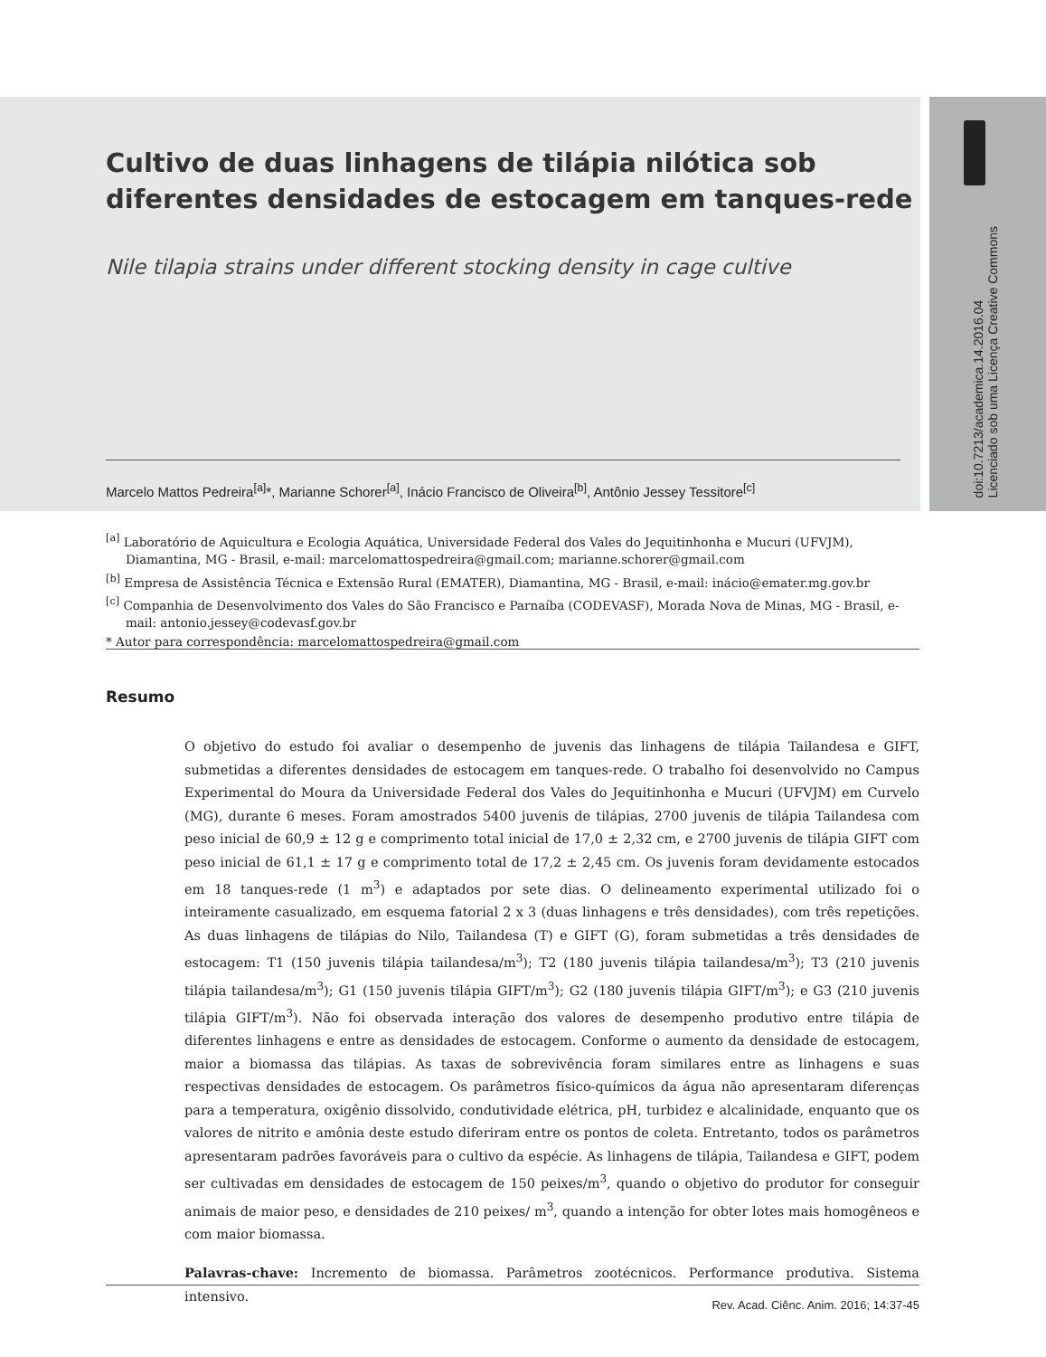doi:10.7213/academica.14.2016.04
Licenciado sob uma Licença Creative Commons
Cultivo de duas linhagens de tilápia nilótica sob diferentes densidades de estocagem em tanques-rede
Nile tilapia strains under different stocking density in cage cultive
Marcelo Mattos Pedreira<sup>[a]</sup>*, Marianne Schorer<sup>[a]</sup>, Inácio Francisco de Oliveira<sup>[b]</sup>, Antônio Jessey Tessitore<sup>[c]</sup>
<sup>[a]</sup> Laboratório de Aquicultura e Ecologia Aquática, Universidade Federal dos Vales do Jequitinhonha e Mucuri (UFVJM), Diamantina, MG - Brasil, e-mail: marcelomattospedreira@gmail.com; marianne.schorer@gmail.com
<sup>[b]</sup> Empresa de Assistência Técnica e Extensão Rural (EMATER), Diamantina, MG - Brasil, e-mail: inácio@emater.mg.gov.br
<sup>[c]</sup> Companhia de Desenvolvimento dos Vales do São Francisco e Parnaíba (CODEVASF), Morada Nova de Minas, MG - Brasil, e-mail: antonio.jessey@codevasf.gov.br
* Autor para correspondência: marcelomattospedreira@gmail.com
Resumo
O objetivo do estudo foi avaliar o desempenho de juvenis das linhagens de tilápia Tailandesa e GIFT, submetidas a diferentes densidades de estocagem em tanques-rede. O trabalho foi desenvolvido no Campus Experimental do Moura da Universidade Federal dos Vales do Jequitinhonha e Mucuri (UFVJM) em Curvelo (MG), durante 6 meses. Foram amostrados 5400 juvenis de tilápias, 2700 juvenis de tilápia Tailandesa com peso inicial de 60,9 ± 12 g e comprimento total inicial de 17,0 ± 2,32 cm, e 2700 juvenis de tilápia GIFT com peso inicial de 61,1 ± 17 g e comprimento total de 17,2 ± 2,45 cm. Os juvenis foram devidamente estocados em 18 tanques-rede (1 m<sup>3</sup>) e adaptados por sete dias. O delineamento experimental utilizado foi o inteiramente casualizado, em esquema fatorial 2 x 3 (duas linhagens e três densidades), com três repetições. As duas linhagens de tilápias do Nilo, Tailandesa (T) e GIFT (G), foram submetidas a três densidades de estocagem: T1 (150 juvenis tilápia tailandesa/m<sup>3</sup>); T2 (180 juvenis tilápia tailandesa/m<sup>3</sup>); T3 (210 juvenis tilápia tailandesa/m<sup>3</sup>); G1 (150 juvenis tilápia GIFT/m<sup>3</sup>); G2 (180 juvenis tilápia GIFT/m<sup>3</sup>); e G3 (210 juvenis tilápia GIFT/m<sup>3</sup>). Não foi observada interação dos valores de desempenho produtivo entre tilápia de diferentes linhagens e entre as densidades de estocagem. Conforme o aumento da densidade de estocagem, maior a biomassa das tilápias. As taxas de sobrevivência foram similares entre as linhagens e suas respectivas densidades de estocagem. Os parâmetros físico-químicos da água não apresentaram diferenças para a temperatura, oxigênio dissolvido, condutividade elétrica, pH, turbidez e alcalinidade, enquanto que os valores de nitrito e amônia deste estudo diferiram entre os pontos de coleta. Entretanto, todos os parâmetros apresentaram padrões favoráveis para o cultivo da espécie. As linhagens de tilápia, Tailandesa e GIFT, podem ser cultivadas em densidades de estocagem de 150 peixes/m<sup>3</sup>, quando o objetivo do produtor for conseguir animais de maior peso, e densidades de 210 peixes/ m<sup>3</sup>, quando a intenção for obter lotes mais homogêneos e com maior biomassa.
Palavras-chave: Incremento de biomassa. Parâmetros zootécnicos. Performance produtiva. Sistema intensivo.
Rev. Acad. Ciênc. Anim. 2016; 14:37-45